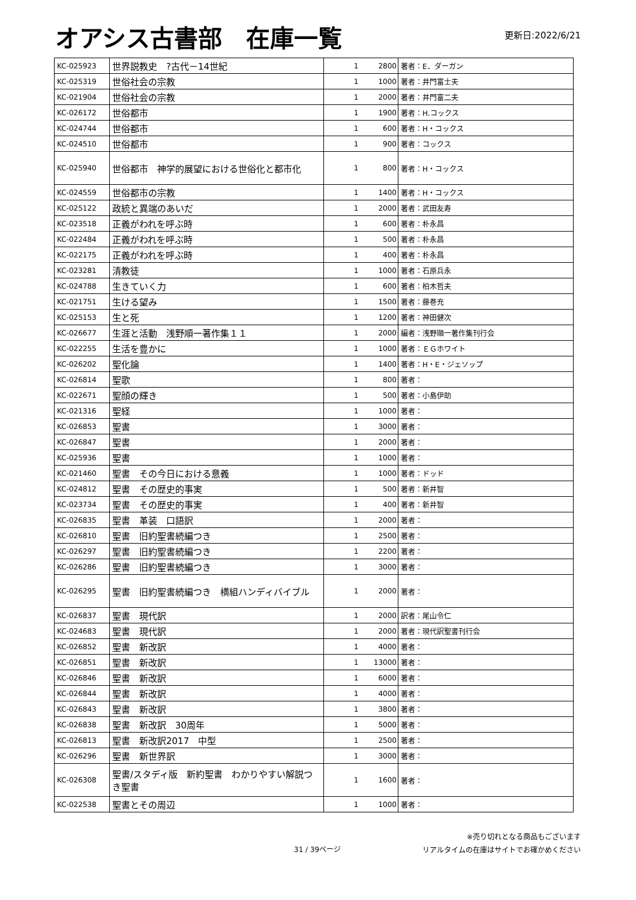オアシス古書部　在庫一覧
更新日:2022/6/21
| KC-025923 | 世界説教史 ?古代－14世紀 | 1 | 2800 | 著者：E．ダーガン |
| KC-025319 | 世俗社会の宗教 | 1 | 1000 | 著者：井門富士夫 |
| KC-021904 | 世俗社会の宗教 | 1 | 2000 | 著者：井門富二夫 |
| KC-026172 | 世俗都市 | 1 | 1900 | 著者：H.コックス |
| KC-024744 | 世俗都市 | 1 | 600 | 著者：H・コックス |
| KC-024510 | 世俗都市 | 1 | 900 | 著者：コックス |
| KC-025940 | 世俗都市 神学的展望における世俗化と都市化 | 1 | 800 | 著者：H・コックス |
| KC-024559 | 世俗都市の宗教 | 1 | 1400 | 著者：H・コックス |
| KC-025122 | 政統と異端のあいだ | 1 | 2000 | 著者：武田友寿 |
| KC-023518 | 正義がわれを呼ぶ時 | 1 | 600 | 著者：朴永昌 |
| KC-022484 | 正義がわれを呼ぶ時 | 1 | 500 | 著者：朴永昌 |
| KC-022175 | 正義がわれを呼ぶ時 | 1 | 400 | 著者：朴永昌 |
| KC-023281 | 清教徒 | 1 | 1000 | 著者：石原兵永 |
| KC-024788 | 生きていく力 | 1 | 600 | 著者：柏木哲夫 |
| KC-021751 | 生ける望み | 1 | 1500 | 著者：藤巻充 |
| KC-025153 | 生と死 | 1 | 1200 | 著者：神田健次 |
| KC-026677 | 生涯と活動 浅野順一著作集１１ | 1 | 2000 | 編者：浅野順一著作集刊行会 |
| KC-022255 | 生活を豊かに | 1 | 1000 | 著者：ＥＧホワイト |
| KC-026202 | 聖化論 | 1 | 1400 | 著者：H・E・ジェソップ |
| KC-026814 | 聖歌 | 1 | 800 | 著者： |
| KC-022671 | 聖顔の輝き | 1 | 500 | 著者：小島伊助 |
| KC-021316 | 聖経 | 1 | 1000 | 著者： |
| KC-026853 | 聖書 | 1 | 3000 | 著者： |
| KC-026847 | 聖書 | 1 | 2000 | 著者： |
| KC-025936 | 聖書 | 1 | 1000 | 著者： |
| KC-021460 | 聖書 その今日における意義 | 1 | 1000 | 著者：ドッド |
| KC-024812 | 聖書 その歴史的事実 | 1 | 500 | 著者：新井智 |
| KC-023734 | 聖書 その歴史的事実 | 1 | 400 | 著者：新井智 |
| KC-026835 | 聖書 革装 口語訳 | 1 | 2000 | 著者： |
| KC-026810 | 聖書 旧約聖書続編つき | 1 | 2500 | 著者： |
| KC-026297 | 聖書 旧約聖書続編つき | 1 | 2200 | 著者： |
| KC-026286 | 聖書 旧約聖書続編つき | 1 | 3000 | 著者： |
| KC-026295 | 聖書 旧約聖書続編つき 横組ハンディバイブル | 1 | 2000 | 著者： |
| KC-026837 | 聖書 現代訳 | 1 | 2000 | 訳者：尾山令仁 |
| KC-024683 | 聖書 現代訳 | 1 | 2000 | 著者：現代訳聖書刊行会 |
| KC-026852 | 聖書 新改訳 | 1 | 4000 | 著者： |
| KC-026851 | 聖書 新改訳 | 1 | 13000 | 著者： |
| KC-026846 | 聖書 新改訳 | 1 | 6000 | 著者： |
| KC-026844 | 聖書 新改訳 | 1 | 4000 | 著者： |
| KC-026843 | 聖書 新改訳 | 1 | 3800 | 著者： |
| KC-026838 | 聖書 新改訳 30周年 | 1 | 5000 | 著者： |
| KC-026813 | 聖書 新改訳2017 中型 | 1 | 2500 | 著者： |
| KC-026296 | 聖書 新世界訳 | 1 | 3000 | 著者： |
| KC-026308 | 聖書/スタディ版 新約聖書 わかりやすい解説つき聖書 | 1 | 1600 | 著者： |
| KC-022538 | 聖書とその周辺 | 1 | 1000 | 著者： |
31 / 39ページ
※売り切れとなる商品もございます
リアルタイムの在庫はサイトでお確かめください